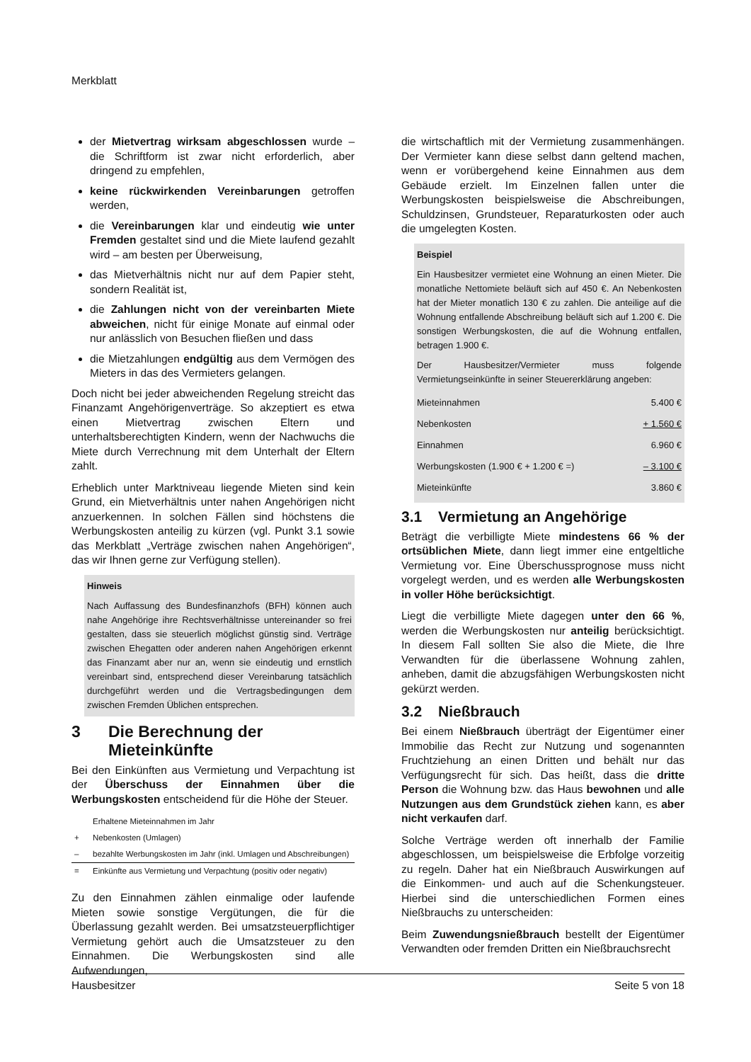Merkblatt
der Mietvertrag wirksam abgeschlossen wurde – die Schriftform ist zwar nicht erforderlich, aber dringend zu empfehlen,
keine rückwirkenden Vereinbarungen getroffen werden,
die Vereinbarungen klar und eindeutig wie unter Fremden gestaltet sind und die Miete laufend gezahlt wird – am besten per Überweisung,
das Mietverhältnis nicht nur auf dem Papier steht, sondern Realität ist,
die Zahlungen nicht von der vereinbarten Miete abweichen, nicht für einige Monate auf einmal oder nur anlässlich von Besuchen fließen und dass
die Mietzahlungen endgültig aus dem Vermögen des Mieters in das des Vermieters gelangen.
Doch nicht bei jeder abweichenden Regelung streicht das Finanzamt Angehörigenverträge. So akzeptiert es etwa einen Mietvertrag zwischen Eltern und unterhaltsberechtigten Kindern, wenn der Nachwuchs die Miete durch Verrechnung mit dem Unterhalt der Eltern zahlt.
Erheblich unter Marktniveau liegende Mieten sind kein Grund, ein Mietverhältnis unter nahen Angehörigen nicht anzuerkennen. In solchen Fällen sind höchstens die Werbungskosten anteilig zu kürzen (vgl. Punkt 3.1 sowie das Merkblatt „Verträge zwischen nahen Angehörigen“, das wir Ihnen gerne zur Verfügung stellen).
Hinweis
Nach Auffassung des Bundesfinanzhofs (BFH) können auch nahe Angehörige ihre Rechtsverhältnisse untereinander so frei gestalten, dass sie steuerlich möglichst günstig sind. Verträge zwischen Ehegatten oder anderen nahen Angehörigen erkennt das Finanzamt aber nur an, wenn sie eindeutig und ernstlich vereinbart sind, entsprechend dieser Vereinbarung tatsächlich durchgeführt werden und die Vertragsbedingungen dem zwischen Fremden Üblichen entsprechen.
3 Die Berechnung der Mieteinkünfte
Bei den Einkünften aus Vermietung und Verpachtung ist der Überschuss der Einnahmen über die Werbungskosten entscheidend für die Höhe der Steuer.
| | Erhaltene Mieteinnahmen im Jahr |
| + | Nebenkosten (Umlagen) |
| – | bezahlte Werbungskosten im Jahr (inkl. Umlagen und Abschreibungen) |
| = | Einkünfte aus Vermietung und Verpachtung (positiv oder negativ) |
Zu den Einnahmen zählen einmalige oder laufende Mieten sowie sonstige Vergütungen, die für die Überlassung gezahlt werden. Bei umsatzsteuerpflichtiger Vermietung gehört auch die Umsatzsteuer zu den Einnahmen. Die Werbungskosten sind alle Aufwendungen,
die wirtschaftlich mit der Vermietung zusammenhängen. Der Vermieter kann diese selbst dann geltend machen, wenn er vorübergehend keine Einnahmen aus dem Gebäude erzielt. Im Einzelnen fallen unter die Werbungskosten beispielsweise die Abschreibungen, Schuldzinsen, Grundsteuer, Reparaturkosten oder auch die umgelegten Kosten.
Beispiel
Ein Hausbesitzer vermietet eine Wohnung an einen Mieter. Die monatliche Nettomiete beläuft sich auf 450 €. An Nebenkosten hat der Mieter monatlich 130 € zu zahlen. Die anteilige auf die Wohnung entfallende Abschreibung beläuft sich auf 1.200 €. Die sonstigen Werbungskosten, die auf die Wohnung entfallen, betragen 1.900 €.
Der Hausbesitzer/Vermieter muss folgende Vermietungseinkünfte in seiner Steuererklärung angeben:
| Mieteinnahmen | 5.400 € |
| Nebenkosten | + 1.560 € |
| Einnahmen | 6.960 € |
| Werbungskosten (1.900 € + 1.200 € =) | – 3.100 € |
| Mieteinkünfte | 3.860 € |
3.1 Vermietung an Angehörige
Beträgt die verbilligte Miete mindestens 66 % der ortsüblichen Miete, dann liegt immer eine entgeltliche Vermietung vor. Eine Überschussprognose muss nicht vorgelegt werden, und es werden alle Werbungskosten in voller Höhe berücksichtigt.
Liegt die verbilligte Miete dagegen unter den 66 %, werden die Werbungskosten nur anteilig berücksichtigt. In diesem Fall sollten Sie also die Miete, die Ihre Verwandten für die überlassene Wohnung zahlen, anheben, damit die abzugsfähigen Werbungskosten nicht gekürzt werden.
3.2 Nießbrauch
Bei einem Nießbrauch überträgt der Eigentümer einer Immobilie das Recht zur Nutzung und sogenannten Fruchtziehung an einen Dritten und behält nur das Verfügungsrecht für sich. Das heißt, dass die dritte Person die Wohnung bzw. das Haus bewohnen und alle Nutzungen aus dem Grundstück ziehen kann, es aber nicht verkaufen darf.
Solche Verträge werden oft innerhalb der Familie abgeschlossen, um beispielsweise die Erbfolge vorzeitig zu regeln. Daher hat ein Nießbrauch Auswirkungen auf die Einkommen- und auch auf die Schenkungsteuer. Hierbei sind die unterschiedlichen Formen eines Nießbrauchs zu unterscheiden:
Beim Zuwendungsnießbrauch bestellt der Eigentümer Verwandten oder fremden Dritten ein Nießbrauchsrecht
Hausbesitzer Seite 5 von 18